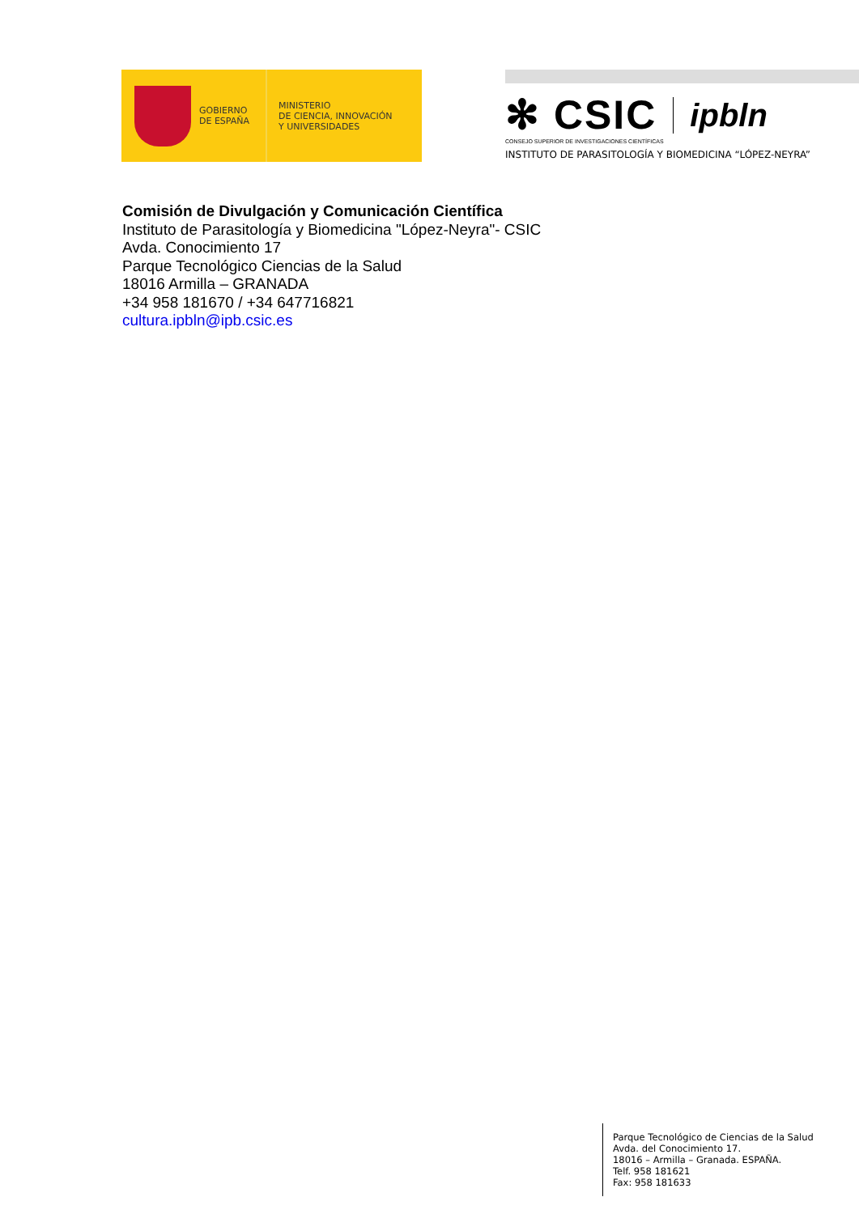GOBIERNO
DE ESPAÑA
MINISTERIO
DE CIENCIA, INNOVACIÓN
Y UNIVERSIDADES
✻ CSIC ipbln
CONSEJO SUPERIOR DE INVESTIGACIONES CIENTÍFICAS
INSTITUTO DE PARASITOLOGÍA Y BIOMEDICINA “LÓPEZ-NEYRA”
Comisión de Divulgación y Comunicación Científica
Instituto de Parasitología y Biomedicina "López-Neyra"- CSIC
Avda. Conocimiento 17
Parque Tecnológico Ciencias de la Salud
18016 Armilla – GRANADA
+34 958 181670 / +34 647716821
cultura.ipbln@ipb.csic.es
Parque Tecnológico de Ciencias de la Salud
Avda. del Conocimiento 17.
18016 – Armilla – Granada. ESPAÑA.
Telf. 958 181621
Fax: 958 181633